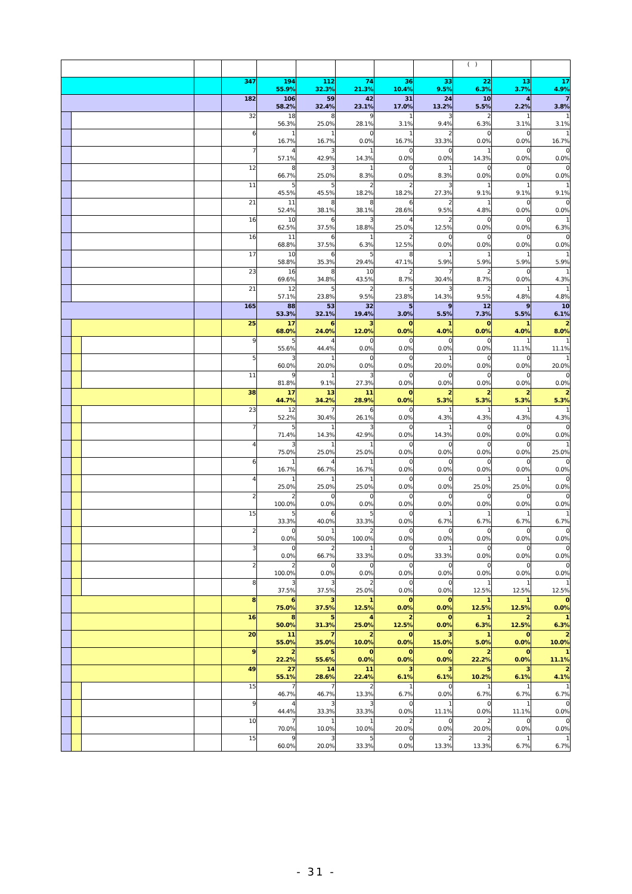| | | | | | | | | ( ) | | |
| --- | --- | --- | --- | --- | --- | --- | --- | --- | --- | --- |
| | | 347 | 194 55.9% | 112 32.3% | 74 21.3% | 36 10.4% | 33 9.5% | 22 6.3% | 13 3.7% | 17 4.9% |
| | | 182 | 106 58.2% | 59 32.4% | 42 23.1% | 31 17.0% | 24 13.2% | 10 5.5% | 4 2.2% | 7 3.8% |
| | | 32 | 18 56.3% | 8 25.0% | 9 28.1% | 1 3.1% | 3 9.4% | 2 6.3% | 1 3.1% | 1 3.1% |
| | | 6 | 1 16.7% | 1 16.7% | 0 0.0% | 1 16.7% | 2 33.3% | 0 0.0% | 0 0.0% | 1 16.7% |
| | | 7 | 4 57.1% | 3 42.9% | 1 14.3% | 0 0.0% | 0 0.0% | 1 14.3% | 0 0.0% | 0 0.0% |
| | | 12 | 8 66.7% | 3 25.0% | 1 8.3% | 0 0.0% | 1 8.3% | 0 0.0% | 0 0.0% | 0 0.0% |
| | | 11 | 5 45.5% | 5 45.5% | 2 18.2% | 2 18.2% | 3 27.3% | 1 9.1% | 1 9.1% | 1 9.1% |
| | | 21 | 11 52.4% | 8 38.1% | 8 38.1% | 6 28.6% | 2 9.5% | 1 4.8% | 0 0.0% | 0 0.0% |
| | | 16 | 10 62.5% | 6 37.5% | 3 18.8% | 4 25.0% | 2 12.5% | 0 0.0% | 0 0.0% | 1 6.3% |
| | | 16 | 11 68.8% | 6 37.5% | 1 6.3% | 2 12.5% | 0 0.0% | 0 0.0% | 0 0.0% | 0 0.0% |
| | | 17 | 10 58.8% | 6 35.3% | 5 29.4% | 8 47.1% | 1 5.9% | 1 5.9% | 1 5.9% | 1 5.9% |
| | | 23 | 16 69.6% | 8 34.8% | 10 43.5% | 2 8.7% | 7 30.4% | 2 8.7% | 0 0.0% | 1 4.3% |
| | | 21 | 12 57.1% | 5 23.8% | 2 9.5% | 5 23.8% | 3 14.3% | 2 9.5% | 1 4.8% | 1 4.8% |
| | | 165 | 88 53.3% | 53 32.1% | 32 19.4% | 5 3.0% | 9 5.5% | 12 7.3% | 9 5.5% | 10 6.1% |
| | | 25 | 17 68.0% | 6 24.0% | 3 12.0% | 0 0.0% | 1 4.0% | 0 0.0% | 1 4.0% | 2 8.0% |
| | | 9 | 5 55.6% | 4 44.4% | 0 0.0% | 0 0.0% | 0 0.0% | 0 0.0% | 1 11.1% | 1 11.1% |
| | | 5 | 3 60.0% | 1 20.0% | 0 0.0% | 0 0.0% | 1 20.0% | 0 0.0% | 0 0.0% | 1 20.0% |
| | | 11 | 9 81.8% | 1 9.1% | 3 27.3% | 0 0.0% | 0 0.0% | 0 0.0% | 0 0.0% | 0 0.0% |
| | | 38 | 17 44.7% | 13 34.2% | 11 28.9% | 0 0.0% | 2 5.3% | 2 5.3% | 2 5.3% | 2 5.3% |
| | | 23 | 12 52.2% | 7 30.4% | 6 26.1% | 0 0.0% | 1 4.3% | 1 4.3% | 1 4.3% | 1 4.3% |
| | | 7 | 5 71.4% | 1 14.3% | 3 42.9% | 0 0.0% | 1 14.3% | 0 0.0% | 0 0.0% | 0 0.0% |
| | | 4 | 3 75.0% | 1 25.0% | 1 25.0% | 0 0.0% | 0 0.0% | 0 0.0% | 0 0.0% | 1 25.0% |
| | | 6 | 1 16.7% | 4 66.7% | 1 16.7% | 0 0.0% | 0 0.0% | 0 0.0% | 0 0.0% | 0 0.0% |
| | | 4 | 1 25.0% | 1 25.0% | 1 25.0% | 0 0.0% | 0 0.0% | 1 25.0% | 1 25.0% | 0 0.0% |
| | | 2 | 2 100.0% | 0 0.0% | 0 0.0% | 0 0.0% | 0 0.0% | 0 0.0% | 0 0.0% | 0 0.0% |
| | | 15 | 5 33.3% | 6 40.0% | 5 33.3% | 0 0.0% | 1 6.7% | 1 6.7% | 1 6.7% | 1 6.7% |
| | | 2 | 0 0.0% | 1 50.0% | 2 100.0% | 0 0.0% | 0 0.0% | 0 0.0% | 0 0.0% | 0 0.0% |
| | | 3 | 0 0.0% | 2 66.7% | 1 33.3% | 0 0.0% | 1 33.3% | 0 0.0% | 0 0.0% | 0 0.0% |
| | | 2 | 2 100.0% | 0 0.0% | 0 0.0% | 0 0.0% | 0 0.0% | 0 0.0% | 0 0.0% | 0 0.0% |
| | | 8 | 3 37.5% | 3 37.5% | 2 25.0% | 0 0.0% | 0 0.0% | 1 12.5% | 1 12.5% | 1 12.5% |
| | | 8 | 6 75.0% | 3 37.5% | 1 12.5% | 0 0.0% | 0 0.0% | 1 12.5% | 1 12.5% | 0 0.0% |
| | | 16 | 8 50.0% | 5 31.3% | 4 25.0% | 2 12.5% | 0 0.0% | 1 6.3% | 2 12.5% | 1 6.3% |
| | | 20 | 11 55.0% | 7 35.0% | 2 10.0% | 0 0.0% | 3 15.0% | 1 5.0% | 0 0.0% | 2 10.0% |
| | | 9 | 2 22.2% | 5 55.6% | 0 0.0% | 0 0.0% | 0 0.0% | 2 22.2% | 0 0.0% | 1 11.1% |
| | | 49 | 27 55.1% | 14 28.6% | 11 22.4% | 3 6.1% | 3 6.1% | 5 10.2% | 3 6.1% | 2 4.1% |
| | | 15 | 7 46.7% | 7 46.7% | 2 13.3% | 1 6.7% | 0 0.0% | 1 6.7% | 1 6.7% | 1 6.7% |
| | | 9 | 4 44.4% | 3 33.3% | 3 33.3% | 0 0.0% | 1 11.1% | 0 0.0% | 1 11.1% | 0 0.0% |
| | | 10 | 7 70.0% | 1 10.0% | 1 10.0% | 2 20.0% | 0 0.0% | 2 20.0% | 0 0.0% | 0 0.0% |
| | | 15 | 9 60.0% | 3 20.0% | 5 33.3% | 0 0.0% | 2 13.3% | 2 13.3% | 1 6.7% | 1 6.7% |
- 31 -